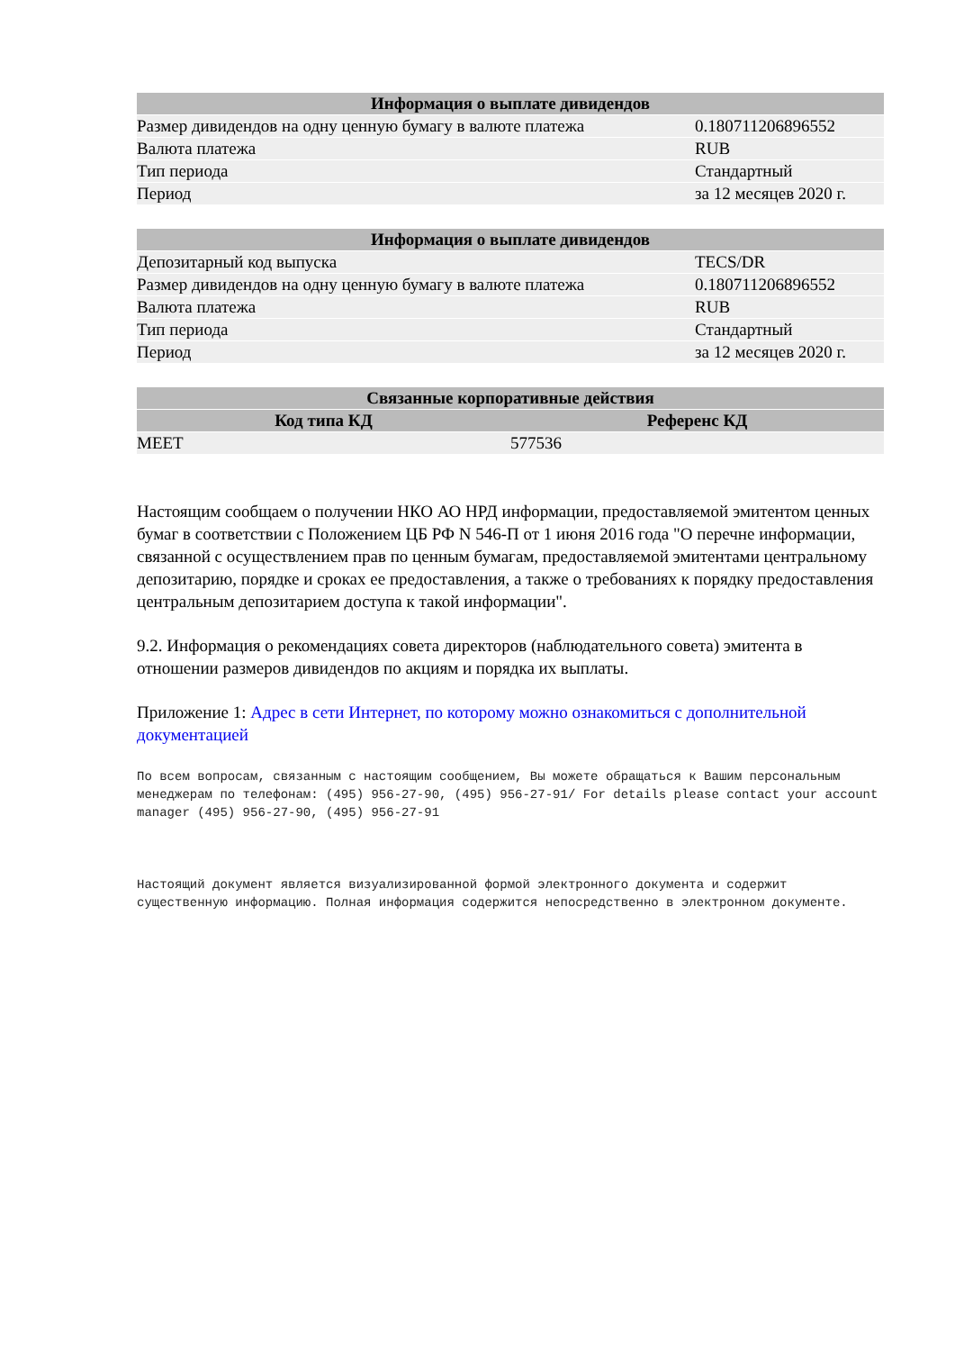| Информация о выплате дивидендов | |
| --- | --- |
| Размер дивидендов на одну ценную бумагу в валюте платежа | 0.180711206896552 |
| Валюта платежа | RUB |
| Тип периода | Стандартный |
| Период | за 12 месяцев 2020 г. |
| Информация о выплате дивидендов | |
| --- | --- |
| Депозитарный код выпуска | TECS/DR |
| Размер дивидендов на одну ценную бумагу в валюте платежа | 0.180711206896552 |
| Валюта платежа | RUB |
| Тип периода | Стандартный |
| Период | за 12 месяцев 2020 г. |
| Связанные корпоративные действия | |
| --- | --- |
| Код типа КД | Референс КД |
| MEET | 577536 |
Настоящим сообщаем о получении НКО АО НРД информации, предоставляемой эмитентом ценных бумаг в соответствии с Положением ЦБ РФ N 546-П от 1 июня 2016 года "О перечне информации, связанной с осуществлением прав по ценным бумагам, предоставляемой эмитентами центральному депозитарию, порядке и сроках ее предоставления, а также о требованиях к порядку предоставления центральным депозитарием доступа к такой информации".
9.2. Информация о рекомендациях совета директоров (наблюдательного совета) эмитента в отношении размеров дивидендов по акциям и порядка их выплаты.
Приложение 1: Адрес в сети Интернет, по которому можно ознакомиться с дополнительной документацией
По всем вопросам, связанным с настоящим сообщением, Вы можете обращаться к Вашим персональным менеджерам по телефонам: (495) 956-27-90, (495) 956-27-91/ For details please contact your account  manager (495) 956-27-90, (495) 956-27-91
Настоящий документ является визуализированной формой электронного документа и содержит существенную информацию. Полная информация содержится непосредственно в электронном документе.